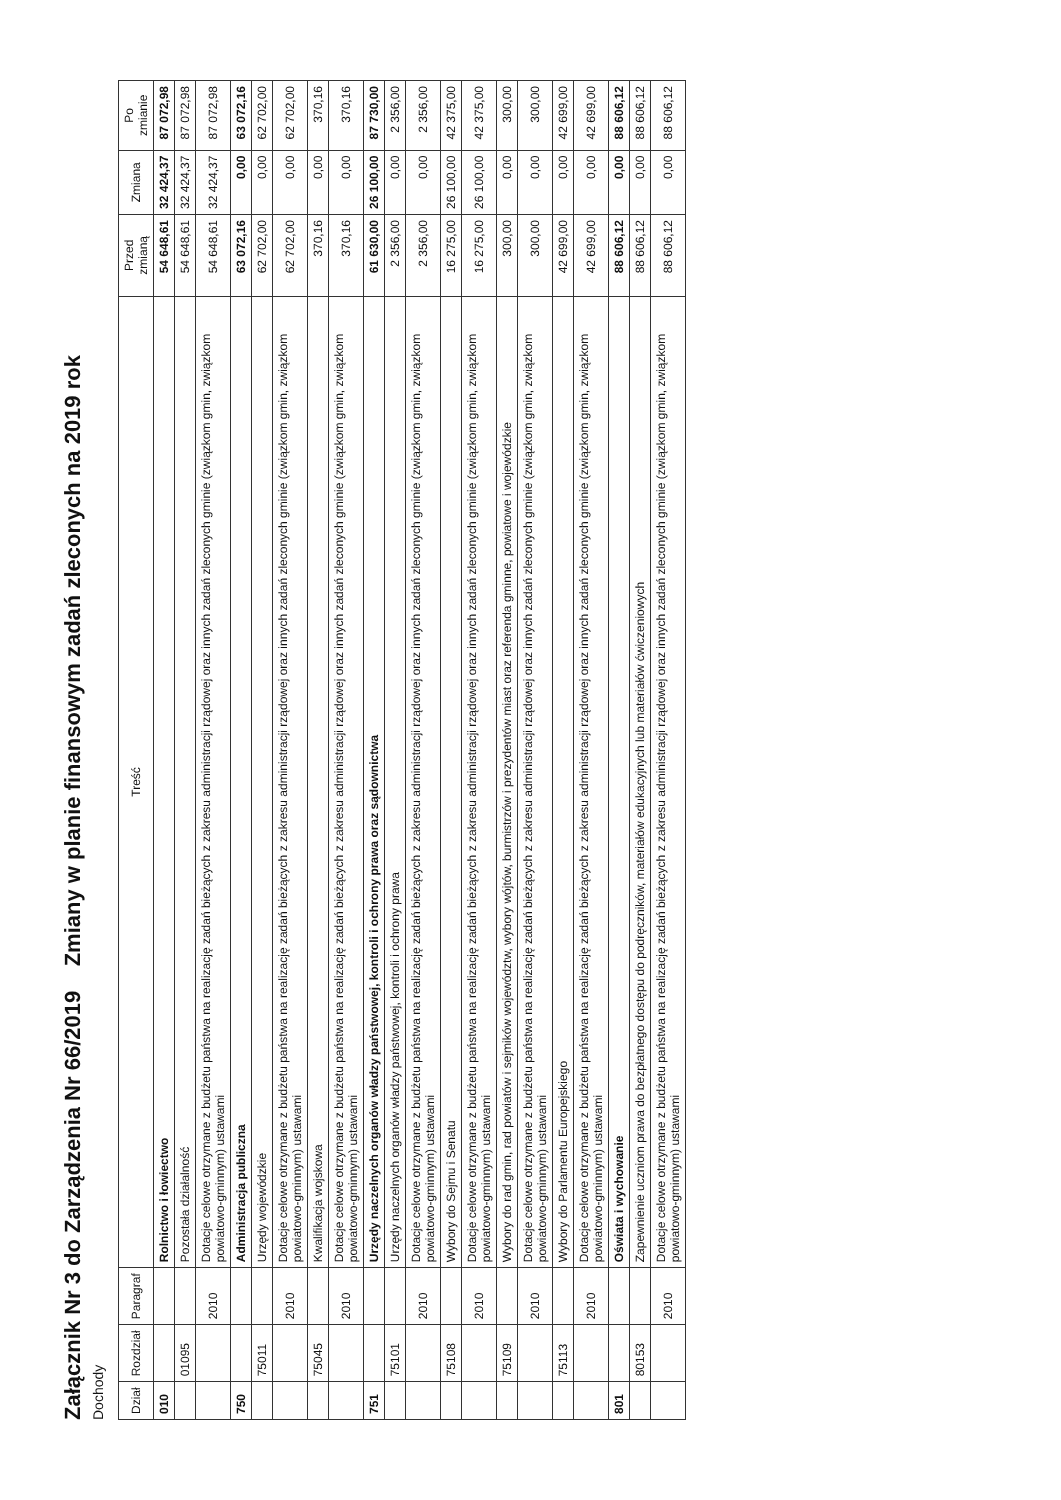Załącznik Nr 3 do Zarządzenia Nr 66/2019 Zmiany w planie finansowym zadań zleconych na 2019 rok
Dochody
| Dział | Rozdział | Paragraf | Treść | Przed zmianą | Zmiana | Po zmianie |
| --- | --- | --- | --- | --- | --- | --- |
| 010 | | | Rolnictwo i łowiectwo | 54 648,61 | 32 424,37 | 87 072,98 |
| | 01095 | | Pozostała działalność | 54 648,61 | 32 424,37 | 87 072,98 |
| | | 2010 | Dotacje celowe otrzymane z budżetu państwa na realizację zadań bieżących z zakresu administracji rządowej oraz innych zadań zleconych gminie (związkom gmin, związkom powiatowo-gminnym) ustawami | 54 648,61 | 32 424,37 | 87 072,98 |
| 750 | | | Administracja publiczna | 63 072,16 | 0,00 | 63 072,16 |
| | 75011 | | Urzędy wojewódzkie | 62 702,00 | 0,00 | 62 702,00 |
| | | 2010 | Dotacje celowe otrzymane z budżetu państwa na realizację zadań bieżących z zakresu administracji rządowej oraz innych zadań zleconych gminie (związkom gmin, związkom powiatowo-gminnym) ustawami | 62 702,00 | 0,00 | 62 702,00 |
| | 75045 | | Kwalifikacja wojskowa | 370,16 | 0,00 | 370,16 |
| | | 2010 | Dotacje celowe otrzymane z budżetu państwa na realizację zadań bieżących z zakresu administracji rządowej oraz innych zadań zleconych gminie (związkom gmin, związkom powiatowo-gminnym) ustawami | 370,16 | 0,00 | 370,16 |
| 751 | | | Urzędy naczelnych organów władzy państwowej, kontroli i ochrony prawa oraz sądownictwa | 61 630,00 | 26 100,00 | 87 730,00 |
| | 75101 | | Urzędy naczelnych organów władzy państwowej, kontroli i ochrony prawa | 2 356,00 | 0,00 | 2 356,00 |
| | | 2010 | Dotacje celowe otrzymane z budżetu państwa na realizację zadań bieżących z zakresu administracji rządowej oraz innych zadań zleconych gminie (związkom gmin, związkom powiatowo-gminnym) ustawami | 2 356,00 | 0,00 | 2 356,00 |
| | 75108 | | Wybory do Sejmu i Senatu | 16 275,00 | 26 100,00 | 42 375,00 |
| | | 2010 | Dotacje celowe otrzymane z budżetu państwa na realizację zadań bieżących z zakresu administracji rządowej oraz innych zadań zleconych gminie (związkom gmin, związkom powiatowo-gminnym) ustawami | 16 275,00 | 26 100,00 | 42 375,00 |
| | 75109 | | Wybory do rad gmin, rad powiatów i sejmików województw, wybory wójtów, burmistrzów i prezydentów miast oraz referenda gminne, powiatowe i wojewódzkie | 300,00 | 0,00 | 300,00 |
| | | 2010 | Dotacje celowe otrzymane z budżetu państwa na realizację zadań bieżących z zakresu administracji rządowej oraz innych zadań zleconych gminie (związkom gmin, związkom powiatowo-gminnym) ustawami | 300,00 | 0,00 | 300,00 |
| | 75113 | | Wybory do Parlamentu Europejskiego | 42 699,00 | 0,00 | 42 699,00 |
| | | 2010 | Dotacje celowe otrzymane z budżetu państwa na realizację zadań bieżących z zakresu administracji rządowej oraz innych zadań zleconych gminie (związkom gmin, związkom powiatowo-gminnym) ustawami | 42 699,00 | 0,00 | 42 699,00 |
| 801 | | | Oświata i wychowanie | 88 606,12 | 0,00 | 88 606,12 |
| | 80153 | | Zapewnienie uczniom prawa do bezpłatnego dostępu do podręczników, materiałów edukacyjnych lub materiałów ćwiczeniowych | 88 606,12 | 0,00 | 88 606,12 |
| | | 2010 | Dotacje celowe otrzymane z budżetu państwa na realizację zadań bieżących z zakresu administracji rządowej oraz innych zadań zleconych gminie (związkom gmin, związkom powiatowo-gminnym) ustawami | 88 606,12 | 0,00 | 88 606,12 |